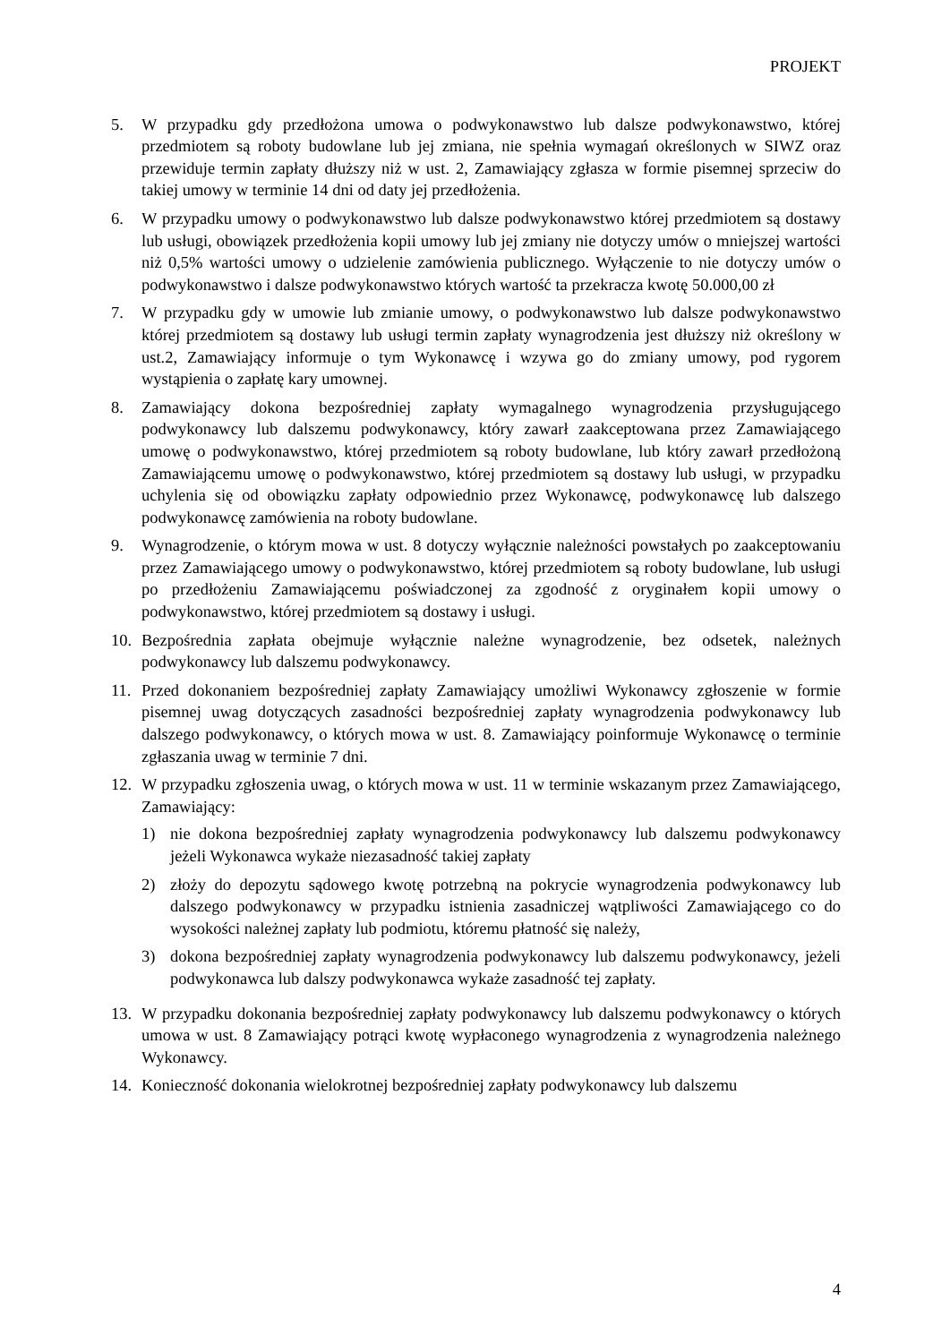PROJEKT
5. W przypadku gdy przedłożona umowa o podwykonawstwo lub dalsze podwykonawstwo, której przedmiotem są roboty budowlane lub jej zmiana, nie spełnia wymagań określonych w SIWZ oraz przewiduje termin zapłaty dłuższy niż w ust. 2, Zamawiający zgłasza w formie pisemnej sprzeciw do takiej umowy w terminie 14 dni od daty jej przedłożenia.
6. W przypadku umowy o podwykonawstwo lub dalsze podwykonawstwo której przedmiotem są dostawy lub usługi, obowiązek przedłożenia kopii umowy lub jej zmiany nie dotyczy umów o mniejszej wartości niż 0,5% wartości umowy o udzielenie zamówienia publicznego. Wyłączenie to nie dotyczy umów o podwykonawstwo i dalsze podwykonawstwo których wartość ta przekracza kwotę 50.000,00 zł
7. W przypadku gdy w umowie lub zmianie umowy, o podwykonawstwo lub dalsze podwykonawstwo której przedmiotem są dostawy lub usługi termin zapłaty wynagrodzenia jest dłuższy niż określony w ust.2, Zamawiający informuje o tym Wykonawcę i wzywa go do zmiany umowy, pod rygorem wystąpienia o zapłatę kary umownej.
8. Zamawiający dokona bezpośredniej zapłaty wymagalnego wynagrodzenia przysługującego podwykonawcy lub dalszemu podwykonawcy, który zawarł zaakceptowana przez Zamawiającego umowę o podwykonawstwo, której przedmiotem są roboty budowlane, lub który zawarł przedłożoną Zamawiającemu umowę o podwykonawstwo, której przedmiotem są dostawy lub usługi, w przypadku uchylenia się od obowiązku zapłaty odpowiednio przez Wykonawcę, podwykonawcę lub dalszego podwykonawcę zamówienia na roboty budowlane.
9. Wynagrodzenie, o którym mowa w ust. 8 dotyczy wyłącznie należności powstałych po zaakceptowaniu przez Zamawiającego umowy o podwykonawstwo, której przedmiotem są roboty budowlane, lub usługi po przedłożeniu Zamawiającemu poświadczonej za zgodność z oryginałem kopii umowy o podwykonawstwo, której przedmiotem są dostawy i usługi.
10. Bezpośrednia zapłata obejmuje wyłącznie należne wynagrodzenie, bez odsetek, należnych podwykonawcy lub dalszemu podwykonawcy.
11. Przed dokonaniem bezpośredniej zapłaty Zamawiający umożliwi Wykonawcy zgłoszenie w formie pisemnej uwag dotyczących zasadności bezpośredniej zapłaty wynagrodzenia podwykonawcy lub dalszego podwykonawcy, o których mowa w ust. 8. Zamawiający poinformuje Wykonawcę o terminie zgłaszania uwag w terminie 7 dni.
12. W przypadku zgłoszenia uwag, o których mowa w ust. 11 w terminie wskazanym przez Zamawiającego, Zamawiający:
1) nie dokona bezpośredniej zapłaty wynagrodzenia podwykonawcy lub dalszemu podwykonawcy jeżeli Wykonawca wykaże niezasadność takiej zapłaty
2) złoży do depozytu sądowego kwotę potrzebną na pokrycie wynagrodzenia podwykonawcy lub dalszego podwykonawcy w przypadku istnienia zasadniczej wątpliwości Zamawiającego co do wysokości należnej zapłaty lub podmiotu, któremu płatność się należy,
3) dokona bezpośredniej zapłaty wynagrodzenia podwykonawcy lub dalszemu podwykonawcy, jeżeli podwykonawca lub dalszy podwykonawca wykaże zasadność tej zapłaty.
13. W przypadku dokonania bezpośredniej zapłaty podwykonawcy lub dalszemu podwykonawcy o których umowa w ust. 8 Zamawiający potrąci kwotę wypłaconego wynagrodzenia z wynagrodzenia należnego Wykonawcy.
14. Konieczność dokonania wielokrotnej bezpośredniej zapłaty podwykonawcy lub dalszemu
4